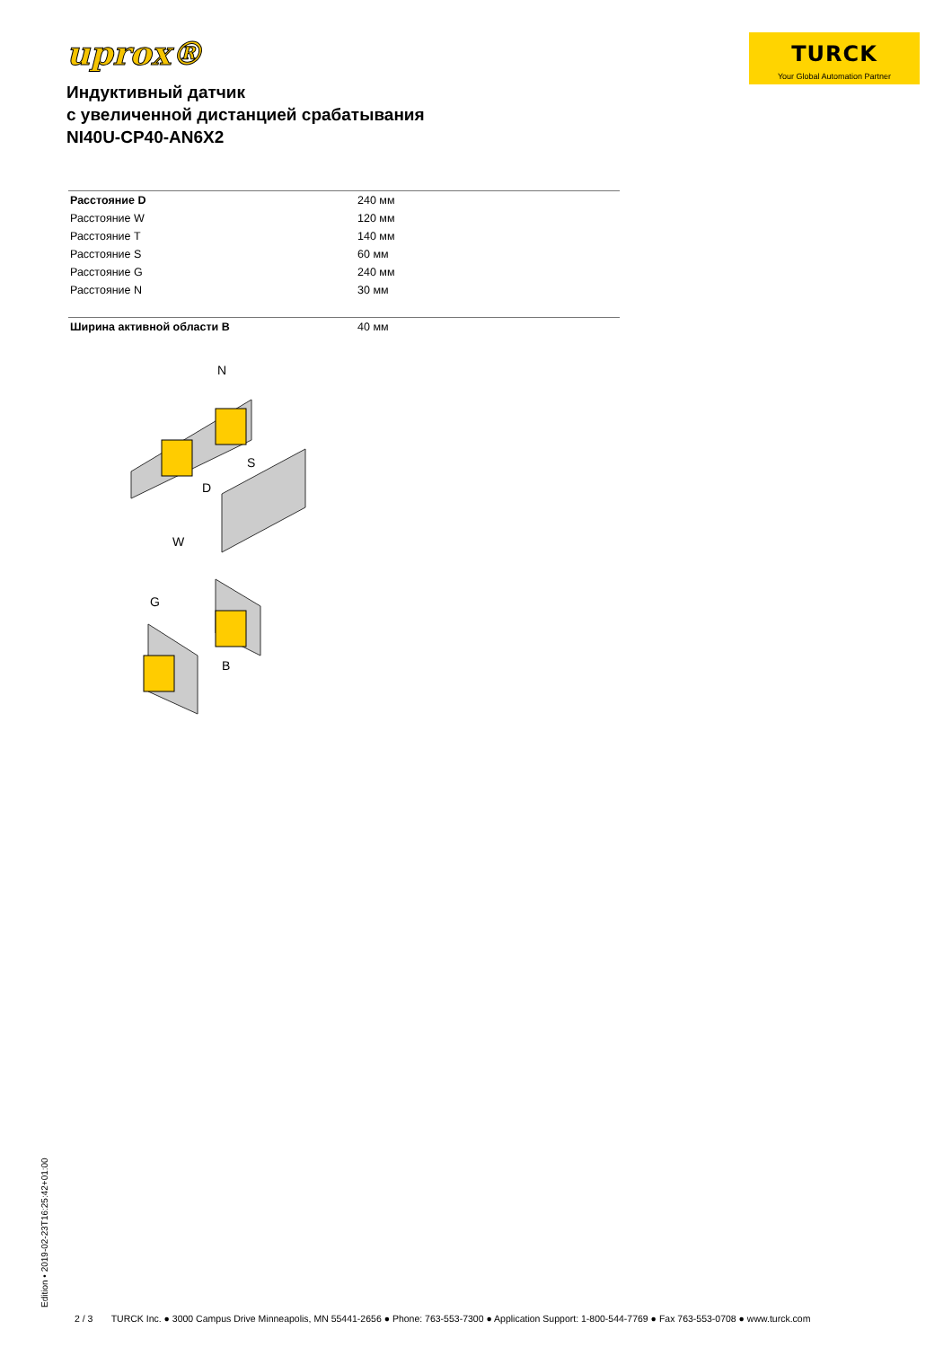uprox®
TURCK
Your Global Automation Partner
Индуктивный датчик
с увеличенной дистанцией срабатывания
NI40U-CP40-AN6X2
| Расстояние D | 240 мм |
| Расстояние W | 120 мм |
| Расстояние T | 140 мм |
| Расстояние S | 60 мм |
| Расстояние G | 240 мм |
| Расстояние N | 30 мм |
| Ширина активной области B | 40 мм |
N
S
D
W
G
B
Edition • 2019-02-23T16:25:42+01:00
2 / 3 TURCK Inc. ● 3000 Campus Drive Minneapolis, MN 55441-2656 ● Phone: 763-553-7300 ● Application Support: 1-800-544-7769 ● Fax 763-553-0708 ● www.turck.com